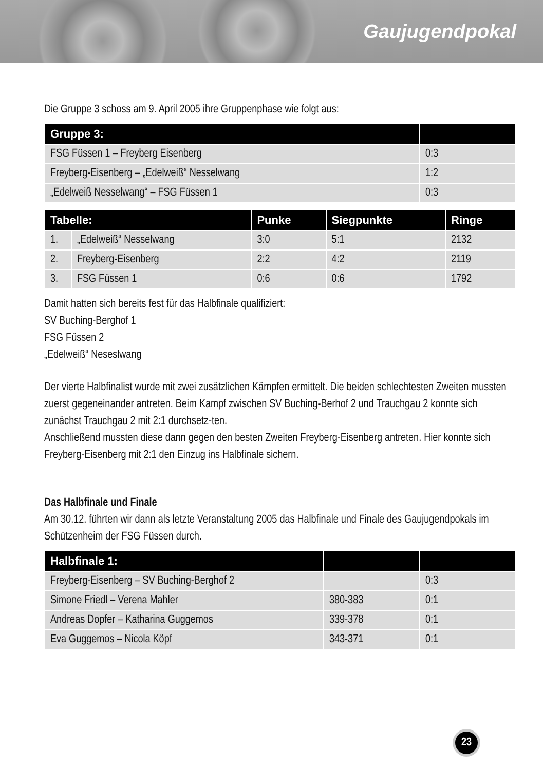Gaujugendpokal
Die Gruppe 3 schoss am 9. April 2005 ihre Gruppenphase wie folgt aus:
| Gruppe 3: | |
| --- | --- |
| FSG Füssen 1 – Freyberg Eisenberg | 0:3 |
| Freyberg-Eisenberg – „Edelweiß“ Nesselwang | 1:2 |
| „Edelweiß Nesselwang“ – FSG Füssen 1 | 0:3 |
| Tabelle: | | Punke | Siegpunkte | Ringe |
| --- | --- | --- | --- | --- |
| 1. | „Edelweiß“ Nesselwang | 3:0 | 5:1 | 2132 |
| 2. | Freyberg-Eisenberg | 2:2 | 4:2 | 2119 |
| 3. | FSG Füssen 1 | 0:6 | 0:6 | 1792 |
Damit hatten sich bereits fest für das Halbfinale qualifiziert:
SV Buching-Berghof 1
FSG Füssen 2
„Edelweiß“ Neseslwang
Der vierte Halbfinalist wurde mit zwei zusätzlichen Kämpfen ermittelt. Die beiden schlechtesten Zweiten mussten zuerst gegeneinander antreten. Beim Kampf zwischen SV Buching-Berhof 2 und Trauchgau 2 konnte sich zunächst Trauchgau 2 mit 2:1 durchsetz-ten.
Anschließend mussten diese dann gegen den besten Zweiten Freyberg-Eisenberg antreten. Hier konnte sich Freyberg-Eisenberg mit 2:1 den Einzug ins Halbfinale sichern.
Das Halbfinale und Finale
Am 30.12. führten wir dann als letzte Veranstaltung 2005 das Halbfinale und Finale des Gaujugendpokals im Schützenheim der FSG Füssen durch.
| Halbfinale 1: | | |
| --- | --- | --- |
| Freyberg-Eisenberg – SV Buching-Berghof 2 | | 0:3 |
| Simone Friedl – Verena Mahler | 380-383 | 0:1 |
| Andreas Dopfer – Katharina Guggemos | 339-378 | 0:1 |
| Eva Guggemos – Nicola Köpf | 343-371 | 0:1 |
23